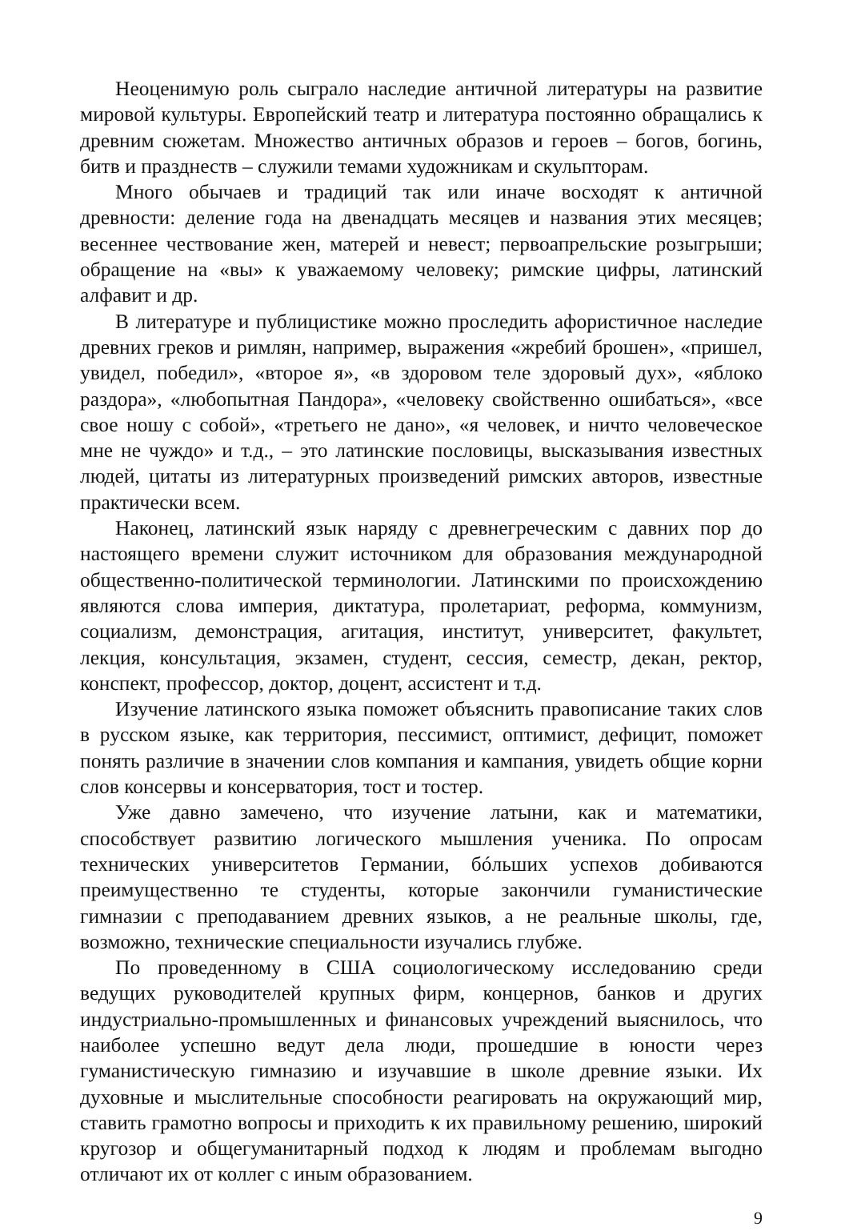Неоценимую роль сыграло наследие античной литературы на развитие мировой культуры. Европейский театр и литература постоянно обращались к древним сюжетам. Множество античных образов и героев – богов, богинь, битв и празднеств – служили темами художникам и скульпторам.
Много обычаев и традиций так или иначе восходят к античной древности: деление года на двенадцать месяцев и названия этих месяцев; весеннее чествование жен, матерей и невест; первоапрельские розыгрыши; обращение на «вы» к уважаемому человеку; римские цифры, латинский алфавит и др.
В литературе и публицистике можно проследить афористичное наследие древних греков и римлян, например, выражения «жребий брошен», «пришел, увидел, победил», «второе я», «в здоровом теле здоровый дух», «яблоко раздора», «любопытная Пандора», «человеку свойственно ошибаться», «все свое ношу с собой», «третьего не дано», «я человек, и ничто человеческое мне не чуждо» и т.д., – это латинские пословицы, высказывания известных людей, цитаты из литературных произведений римских авторов, известные практически всем.
Наконец, латинский язык наряду с древнегреческим с давних пор до настоящего времени служит источником для образования международной общественно-политической терминологии. Латинскими по происхождению являются слова империя, диктатура, пролетариат, реформа, коммунизм, социализм, демонстрация, агитация, институт, университет, факультет, лекция, консультация, экзамен, студент, сессия, семестр, декан, ректор, конспект, профессор, доктор, доцент, ассистент и т.д.
Изучение латинского языка поможет объяснить правописание таких слов в русском языке, как территория, пессимист, оптимист, дефицит, поможет понять различие в значении слов компания и кампания, увидеть общие корни слов консервы и консерватория, тост и тостер.
Уже давно замечено, что изучение латыни, как и математики, способствует развитию логического мышления ученика. По опросам технических университетов Германии, бóльших успехов добиваются преимущественно те студенты, которые закончили гуманистические гимназии с преподаванием древних языков, а не реальные школы, где, возможно, технические специальности изучались глубже.
По проведенному в США социологическому исследованию среди ведущих руководителей крупных фирм, концернов, банков и других индустриально-промышленных и финансовых учреждений выяснилось, что наиболее успешно ведут дела люди, прошедшие в юности через гуманистическую гимназию и изучавшие в школе древние языки. Их духовные и мыслительные способности реагировать на окружающий мир, ставить грамотно вопросы и приходить к их правильному решению, широкий кругозор и общегуманитарный подход к людям и проблемам выгодно отличают их от коллег с иным образованием.
9